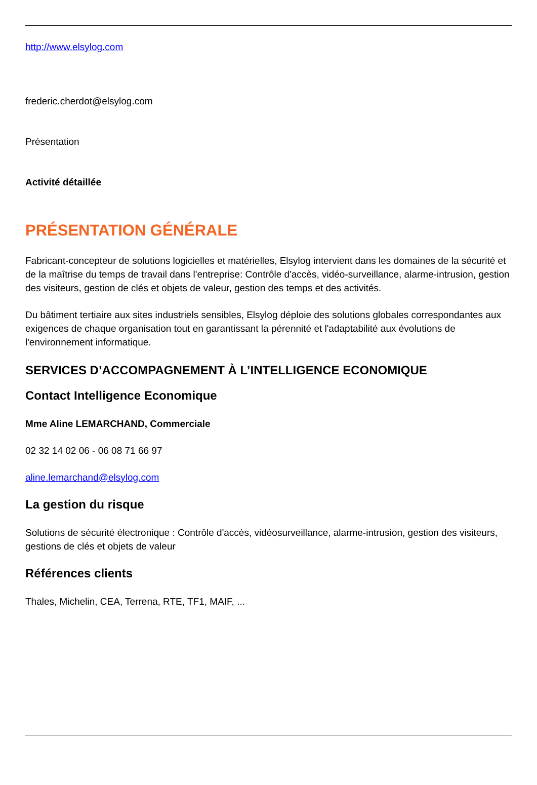http://www.elsylog.com
frederic.cherdot@elsylog.com
Présentation
Activité détaillée
PRÉSENTATION GÉNÉRALE
Fabricant-concepteur de solutions logicielles et matérielles, Elsylog intervient dans les domaines de la sécurité et de la maîtrise du temps de travail dans l'entreprise: Contrôle d'accès, vidéo-surveillance, alarme-intrusion, gestion des visiteurs, gestion de clés et objets de valeur, gestion des temps et des activités.
Du bâtiment tertiaire aux sites industriels sensibles, Elsylog déploie des solutions globales correspondantes aux exigences de chaque organisation tout en garantissant la pérennité et l'adaptabilité aux évolutions de l'environnement informatique.
SERVICES D’ACCOMPAGNEMENT À L’INTELLIGENCE ECONOMIQUE
Contact Intelligence Economique
Mme Aline LEMARCHAND, Commerciale
02 32 14 02 06 - 06 08 71 66 97
aline.lemarchand@elsylog.com
La gestion du risque
Solutions de sécurité électronique : Contrôle d'accès, vidéosurveillance, alarme-intrusion, gestion des visiteurs, gestions de clés et objets de valeur
Références clients
Thales, Michelin, CEA, Terrena, RTE, TF1, MAIF, ...